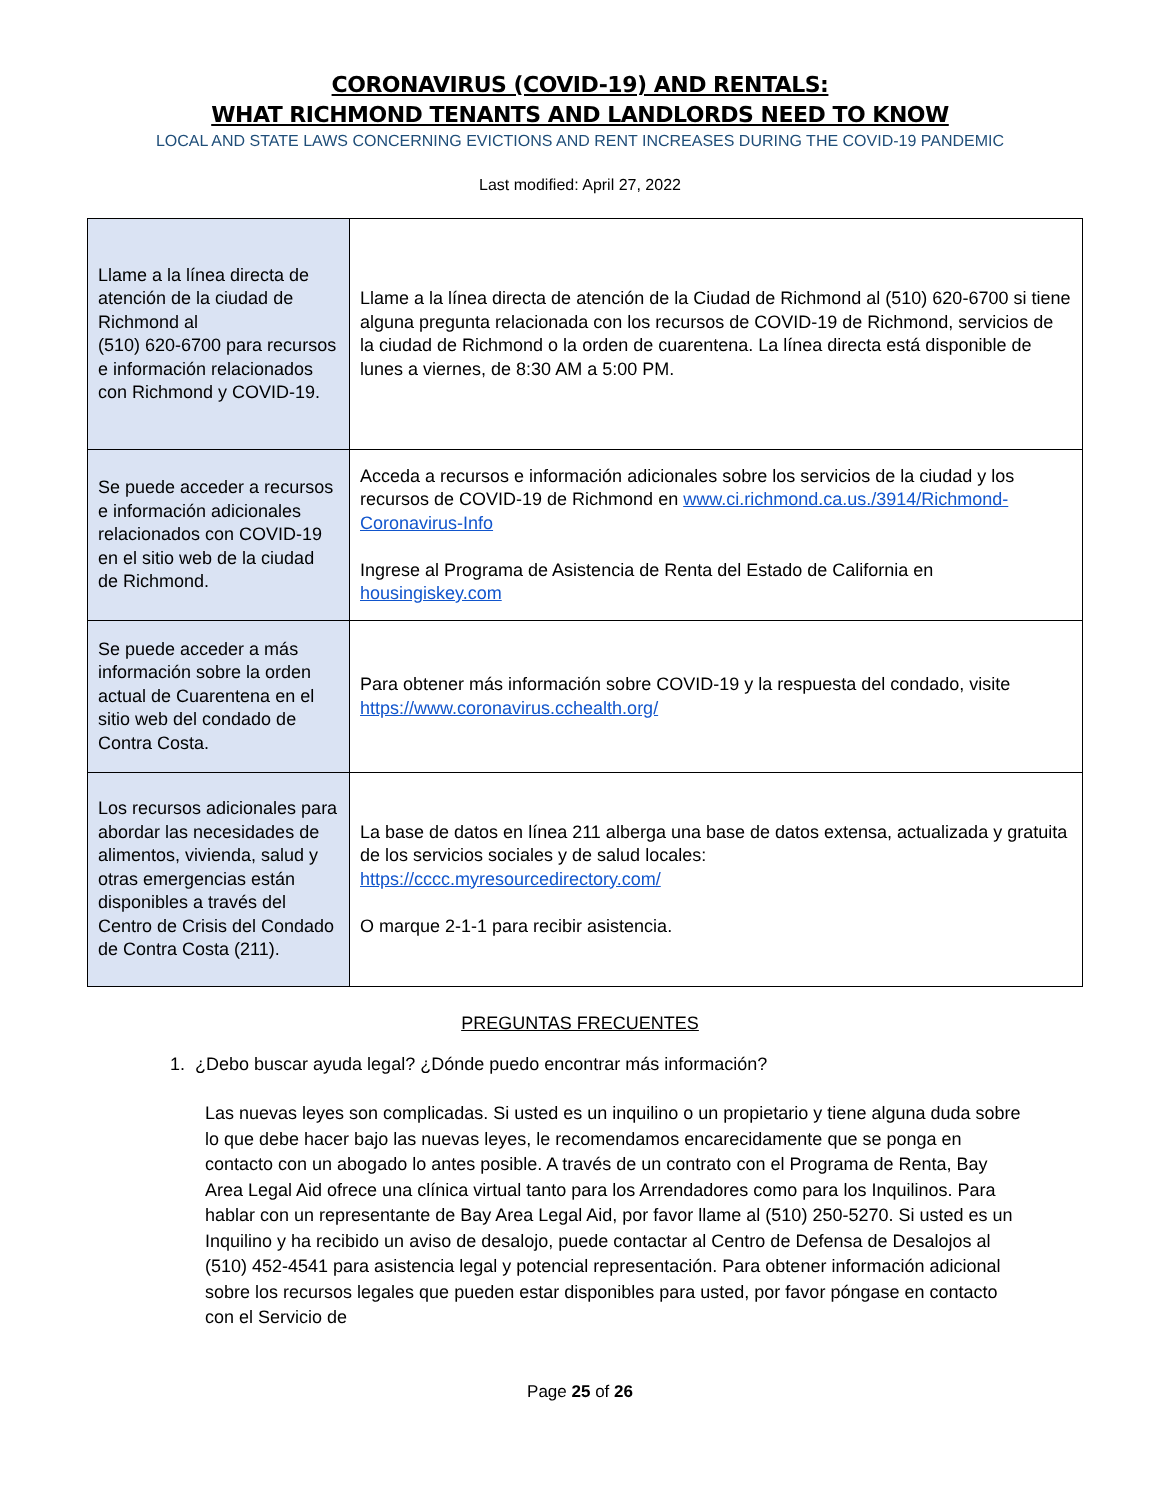CORONAVIRUS (COVID-19) AND RENTALS:
WHAT RICHMOND TENANTS AND LANDLORDS NEED TO KNOW
LOCAL AND STATE LAWS CONCERNING EVICTIONS AND RENT INCREASES DURING THE COVID-19 PANDEMIC
Last modified: April 27, 2022
| Llame a la línea directa de atención de la ciudad de Richmond al (510) 620-6700 para recursos e información relacionados con Richmond y COVID-19. | Llame a la línea directa de atención de la Ciudad de Richmond al (510) 620-6700 si tiene alguna pregunta relacionada con los recursos de COVID-19 de Richmond, servicios de la ciudad de Richmond o la orden de cuarentena. La línea directa está disponible de lunes a viernes, de 8:30 AM a 5:00 PM. |
| Se puede acceder a recursos e información adicionales relacionados con COVID-19 en el sitio web de la ciudad de Richmond. | Acceda a recursos e información adicionales sobre los servicios de la ciudad y los recursos de COVID-19 de Richmond en www.ci.richmond.ca.us./3914/Richmond-Coronavirus-Info Ingrese al Programa de Asistencia de Renta del Estado de California en housingiskey.com |
| Se puede acceder a más información sobre la orden actual de Cuarentena en el sitio web del condado de Contra Costa. | Para obtener más información sobre COVID-19 y la respuesta del condado, visite https://www.coronavirus.cchealth.org/ |
| Los recursos adicionales para abordar las necesidades de alimentos, vivienda, salud y otras emergencias están disponibles a través del Centro de Crisis del Condado de Contra Costa (211). | La base de datos en línea 211 alberga una base de datos extensa, actualizada y gratuita de los servicios sociales y de salud locales: https://cccc.myresourcedirectory.com/ O marque 2-1-1 para recibir asistencia. |
PREGUNTAS FRECUENTES
1. ¿Debo buscar ayuda legal? ¿Dónde puedo encontrar más información?
Las nuevas leyes son complicadas. Si usted es un inquilino o un propietario y tiene alguna duda sobre lo que debe hacer bajo las nuevas leyes, le recomendamos encarecidamente que se ponga en contacto con un abogado lo antes posible. A través de un contrato con el Programa de Renta, Bay Area Legal Aid ofrece una clínica virtual tanto para los Arrendadores como para los Inquilinos. Para hablar con un representante de Bay Area Legal Aid, por favor llame al (510) 250-5270. Si usted es un Inquilino y ha recibido un aviso de desalojo, puede contactar al Centro de Defensa de Desalojos al (510) 452-4541 para asistencia legal y potencial representación. Para obtener información adicional sobre los recursos legales que pueden estar disponibles para usted, por favor póngase en contacto con el Servicio de
Page 25 of 26